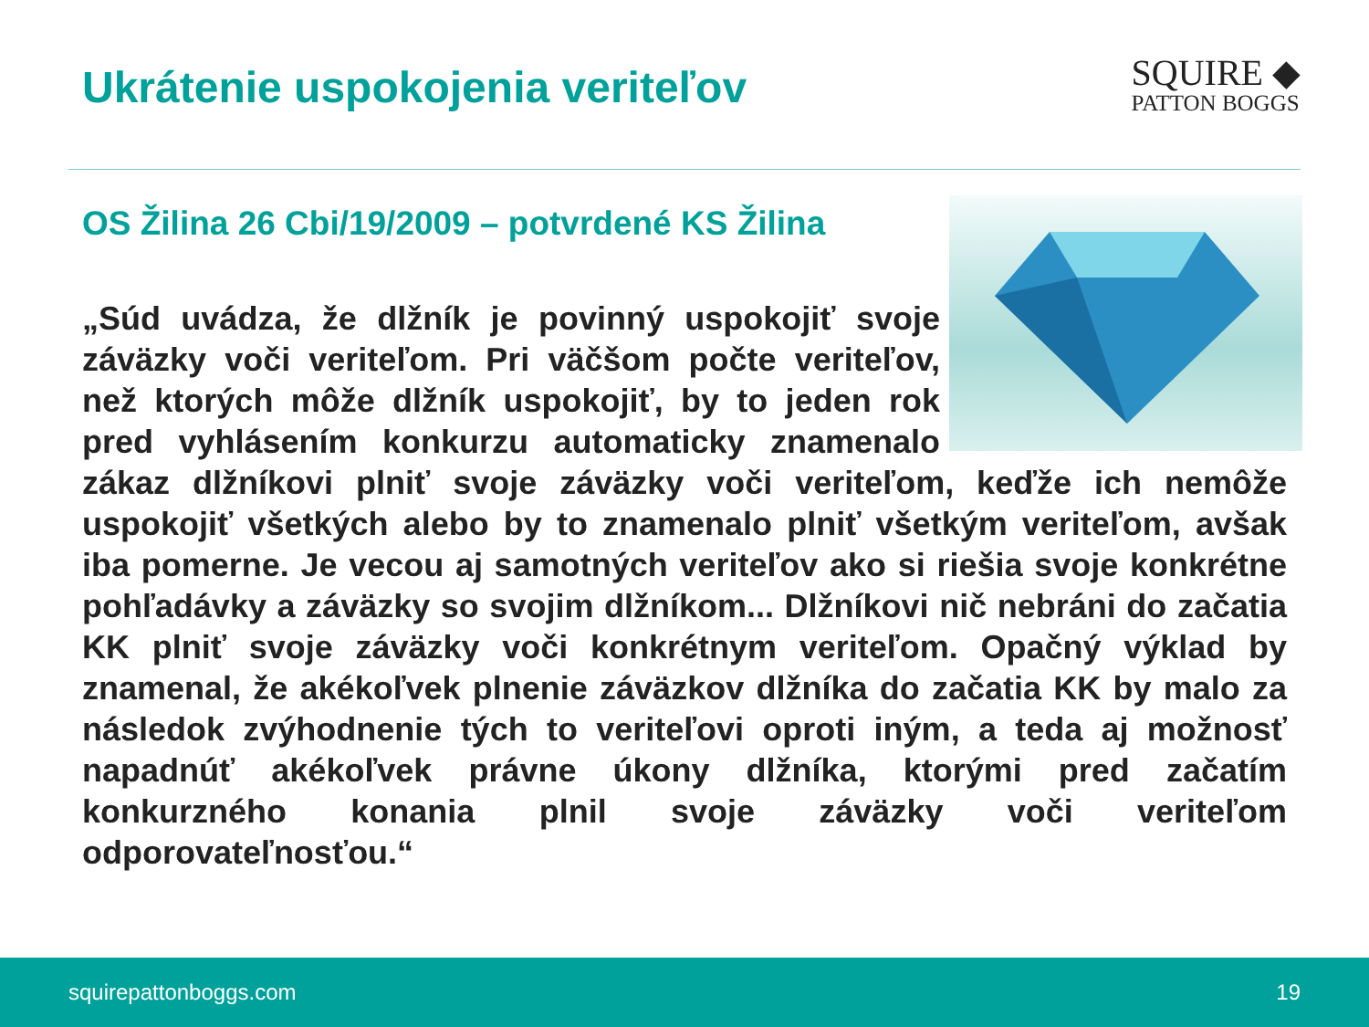Ukrátenie uspokojenia veriteľov
SQUIRE ◆
PATTON BOGGS
OS Žilina 26 Cbi/19/2009 – potvrdené KS Žilina
„Súd uvádza, že dlžník je povinný uspokojiť svoje záväzky voči veriteľom. Pri väčšom počte veriteľov, než ktorých môže dlžník uspokojiť, by to jeden rok pred vyhlásením konkurzu automaticky znamenalo zákaz dlžníkovi plniť svoje záväzky voči veriteľom, keďže ich nemôže uspokojiť všetkých alebo by to znamenalo plniť všetkým veriteľom, avšak iba pomerne. Je vecou aj samotných veriteľov ako si riešia svoje konkrétne pohľadávky a záväzky so svojim dlžníkom... Dlžníkovi nič nebráni do začatia KK plniť svoje záväzky voči konkrétnym veriteľom. Opačný výklad by znamenal, že akékoľvek plnenie záväzkov dlžníka do začatia KK by malo za následok zvýhodnenie tých to veriteľovi oproti iným, a teda aj možnosť napadnúť akékoľvek právne úkony dlžníka, ktorými pred začatím konkurzného konania plnil svoje záväzky voči veriteľom odporovateľnosťou.“
squirepattonboggs.com 19